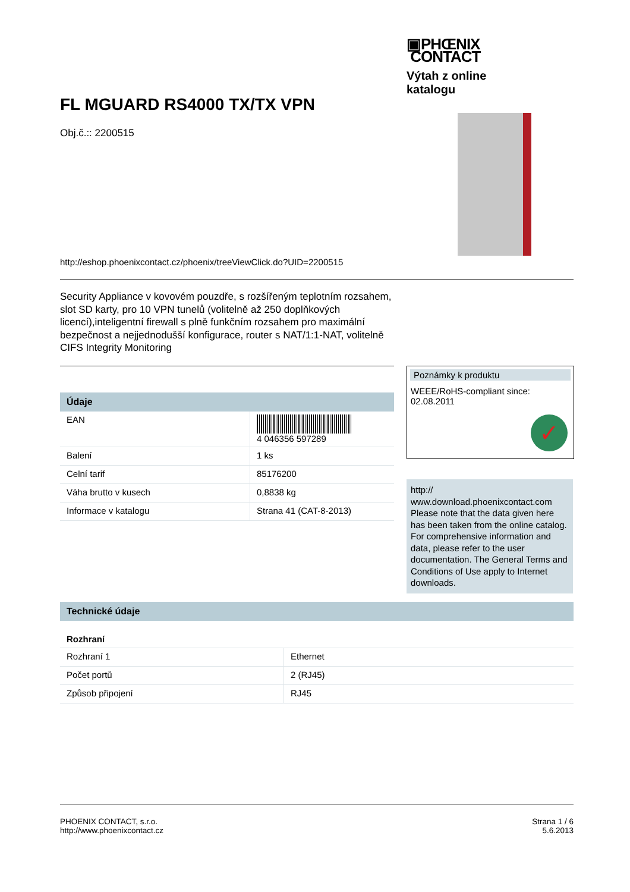▣PHŒNIX
CONTACT
Výtah z online katalogu
FL MGUARD RS4000 TX/TX VPN
Obj.č.:: 2200515
http://eshop.phoenixcontact.cz/phoenix/treeViewClick.do?UID=2200515
Security Appliance v kovovém pouzdře, s rozšířeným teplotním rozsahem, slot SD karty, pro 10 VPN tunelů (volitelně až 250 doplňkových licencí),inteligentní firewall s plně funkčním rozsahem pro maximální bezpečnost a nejjednodušší konfigurace, router s NAT/1:1-NAT, volitelně CIFS Integrity Monitoring
Údaje
| EAN | 4 046356 597289 |
| Balení | 1 ks |
| Celní tarif | 85176200 |
| Váha brutto v kusech | 0,8838 kg |
| Informace v katalogu | Strana 41 (CAT-8-2013) |
Poznámky k produktu
WEEE/RoHS-compliant since:
02.08.2011
✓
http://
www.download.phoenixcontact.com Please note that the data given here has been taken from the online catalog. For comprehensive information and data, please refer to the user documentation. The General Terms and Conditions of Use apply to Internet downloads.
Technické údaje
Rozhraní
| Rozhraní 1 | Ethernet |
| Počet portů | 2 (RJ45) |
| Způsob připojení | RJ45 |
PHOENIX CONTACT, s.r.o.
http://www.phoenixcontact.cz
Strana 1 / 6
5.6.2013